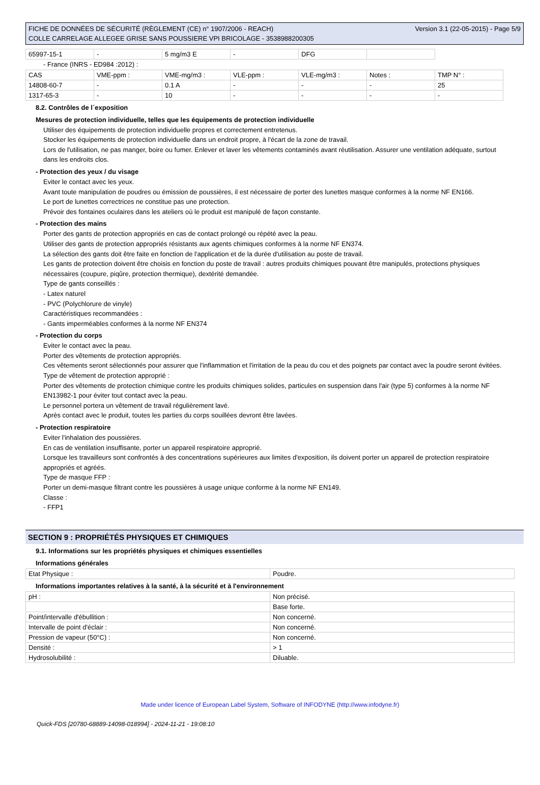FICHE DE DONNÉES DE SÉCURITÉ (RÈGLEMENT (CE) n° 1907/2006 - REACH)
COLLE CARRELAGE ALLEGEE GRISE SANS POUSSIERE VPI BRICOLAGE - 3538988200305
Version 3.1 (22-05-2015) - Page 5/9
| 65997-15-1 | - | 5 mg/m3 E | - | DFG | |
- France (INRS - ED984 :2012) :
| CAS | VME-ppm : | VME-mg/m3 : | VLE-ppm : | VLE-mg/m3 : | Notes : | TMP N° : |
| 14808-60-7 | - | 0.1 A | - | - | - | 25 |
| 1317-65-3 | - | 10 | - | - | - | - |
8.2. Contrôles de l´exposition
Mesures de protection individuelle, telles que les équipements de protection individuelle
Utiliser des équipements de protection individuelle propres et correctement entretenus.
Stocker les équipements de protection individuelle dans un endroit propre, à l'écart de la zone de travail.
Lors de l'utilisation, ne pas manger, boire ou fumer. Enlever et laver les vêtements contaminés avant réutilisation. Assurer une ventilation adéquate, surtout dans les endroits clos.
- Protection des yeux / du visage
Eviter le contact avec les yeux.
Avant toute manipulation de poudres ou émission de poussières, il est nécessaire de porter des lunettes masque conformes à la norme NF EN166.
Le port de lunettes correctrices ne constitue pas une protection.
Prévoir des fontaines oculaires dans les ateliers où le produit est manipulé de façon constante.
- Protection des mains
Porter des gants de protection appropriés en cas de contact prolongé ou répété avec la peau.
Utiliser des gants de protection appropriés résistants aux agents chimiques conformes à la norme NF EN374.
La sélection des gants doit être faite en fonction de l'application et de la durée d'utilisation au poste de travail.
Les gants de protection doivent être choisis en fonction du poste de travail : autres produits chimiques pouvant être manipulés, protections physiques nécessaires (coupure, piqûre, protection thermique), dextérité demandée.
Type de gants conseillés :
- Latex naturel
- PVC (Polychlorure de vinyle)
Caractéristiques recommandées :
- Gants imperméables conformes à la norme NF EN374
- Protection du corps
Eviter le contact avec la peau.
Porter des vêtements de protection appropriés.
Ces vêtements seront sélectionnés pour assurer que l'inflammation et l'irritation de la peau du cou et des poignets par contact avec la poudre seront évitées.
Type de vêtement de protection approprié :
Porter des vêtements de protection chimique contre les produits chimiques solides, particules en suspension dans l'air (type 5) conformes à la norme NF EN13982-1 pour éviter tout contact avec la peau.
Le personnel portera un vêtement de travail régulièrement lavé.
Après contact avec le produit, toutes les parties du corps souillées devront être lavées.
- Protection respiratoire
Eviter l'inhalation des poussières.
En cas de ventilation insuffisante, porter un appareil respiratoire approprié.
Lorsque les travailleurs sont confrontés à des concentrations supérieures aux limites d'exposition, ils doivent porter un appareil de protection respiratoire appropriés et agréés.
Type de masque FFP :
Porter un demi-masque filtrant contre les poussières à usage unique conforme à la norme NF EN149.
Classe :
- FFP1
SECTION 9 : PROPRIÉTÉS PHYSIQUES ET CHIMIQUES
9.1. Informations sur les propriétés physiques et chimiques essentielles
Informations générales
| Etat Physique : | Poudre. |
Informations importantes relatives à la santé, à la sécurité et à l'environnement
| pH : | Non précisé. |
| | Base forte. |
| Point/intervalle d'ébullition : | Non concerné. |
| Intervalle de point d'éclair : | Non concerné. |
| Pression de vapeur (50°C) : | Non concerné. |
| Densité : | > 1 |
| Hydrosolubilité : | Diluable. |
Made under licence of European Label System, Software of INFODYNE (http://www.infodyne.fr)
Quick-FDS [20780-68889-14098-018994] - 2024-11-21 - 19:08:10